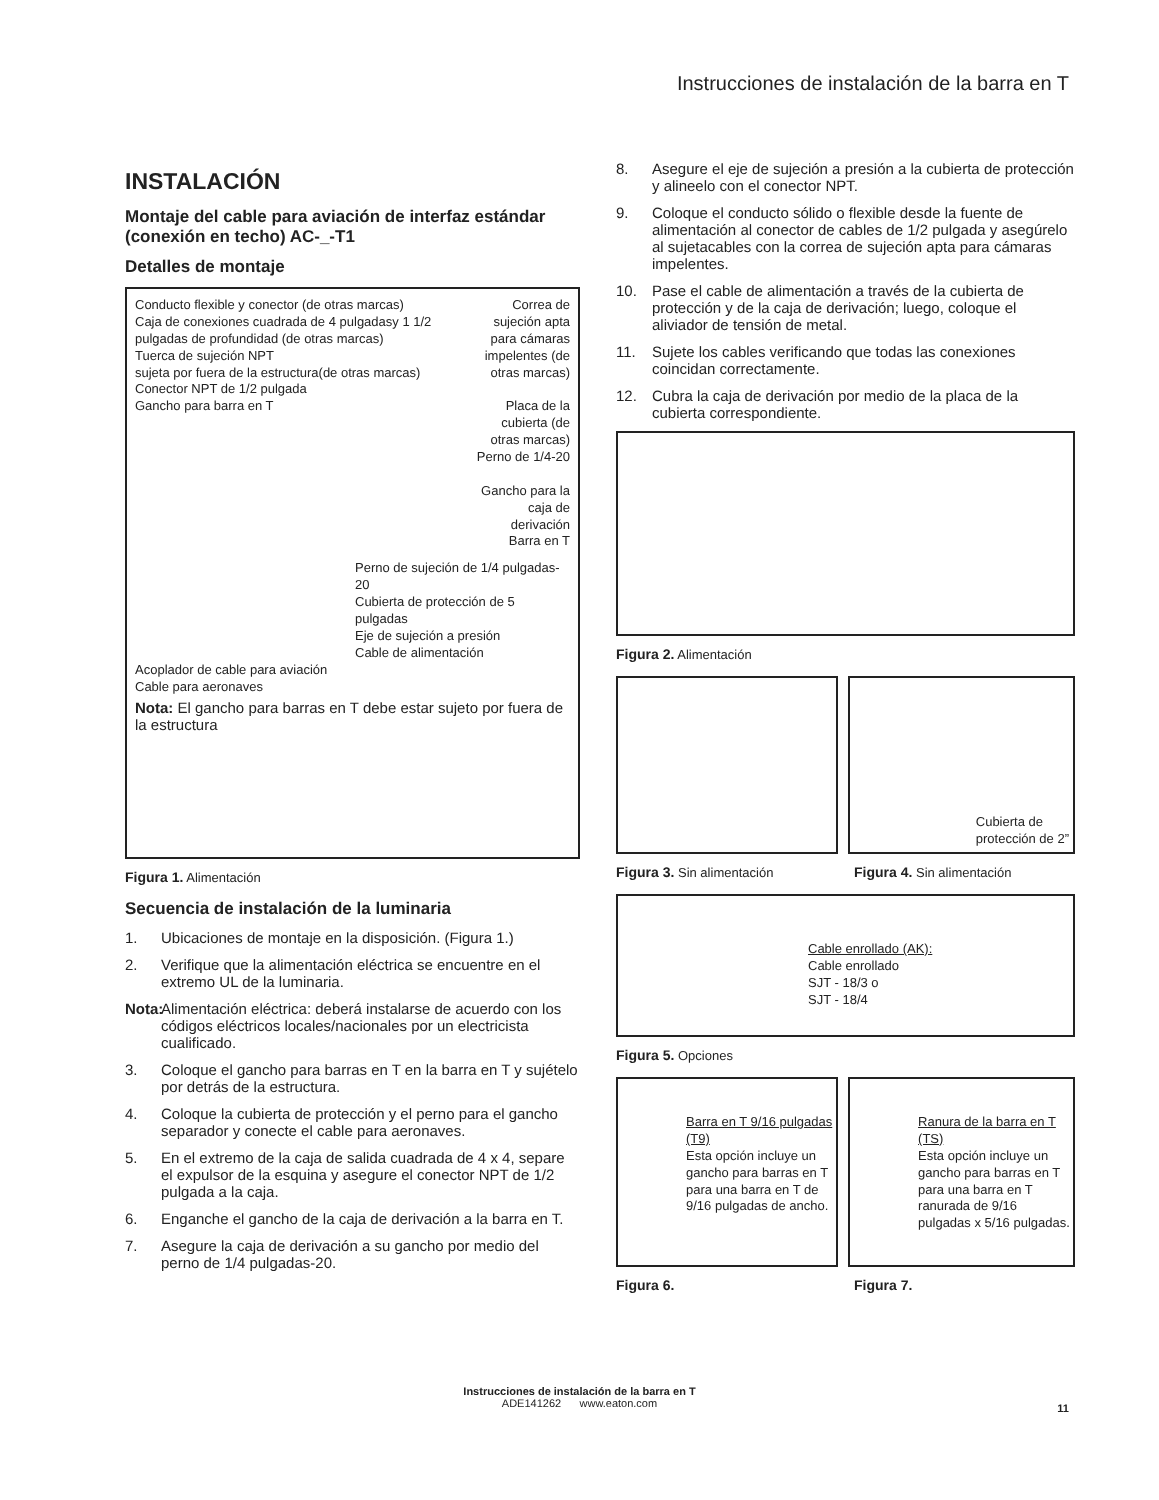Instrucciones de instalación de la barra en T
INSTALACIÓN
Montaje del cable para aviación de interfaz estándar (conexión en techo) AC-_-T1
Detalles de montaje
Conducto flexible y conector (de otras marcas)
Caja de conexiones cuadrada de 4 pulgadasy 1 1/2 pulgadas de profundidad (de otras marcas)
Tuerca de sujeción NPT
sujeta por fuera de la estructura(de otras marcas)
Conector NPT de 1/2 pulgada
Gancho para barra en T
Correa de sujeción apta para cámaras impelentes (de otras marcas)
Placa de la cubierta (de otras marcas)
Perno de 1/4-20
Gancho para la caja de derivación
Barra en T
Perno de sujeción de 1/4 pulgadas-20
Cubierta de protección de 5 pulgadas
Eje de sujeción a presión
Cable de alimentación
Acoplador de cable para aviación
Cable para aeronaves
Nota: El gancho para barras en T debe estar sujeto por fuera de la estructura
Figura 1. Alimentación
Secuencia de instalación de la luminaria
1. Ubicaciones de montaje en la disposición. (Figura 1.)
2. Verifique que la alimentación eléctrica se encuentre en el extremo UL de la luminaria.
Nota: Alimentación eléctrica: deberá instalarse de acuerdo con los códigos eléctricos locales/nacionales por un electricista cualificado.
3. Coloque el gancho para barras en T en la barra en T y sujételo por detrás de la estructura.
4. Coloque la cubierta de protección y el perno para el gancho separador y conecte el cable para aeronaves.
5. En el extremo de la caja de salida cuadrada de 4 x 4, separe el expulsor de la esquina y asegure el conector NPT de 1/2 pulgada a la caja.
6. Enganche el gancho de la caja de derivación a la barra en T.
7. Asegure la caja de derivación a su gancho por medio del perno de 1/4 pulgadas-20.
8. Asegure el eje de sujeción a presión a la cubierta de protección y alineelo con el conector NPT.
9. Coloque el conducto sólido o flexible desde la fuente de alimentación al conector de cables de 1/2 pulgada y asegúrelo al sujetacables con la correa de sujeción apta para cámaras impelentes.
10. Pase el cable de alimentación a través de la cubierta de protección y de la caja de derivación; luego, coloque el aliviador de tensión de metal.
11. Sujete los cables verificando que todas las conexiones coincidan correctamente.
12. Cubra la caja de derivación por medio de la placa de la cubierta correspondiente.
Figura 2. Alimentación
Cubierta de
protección de 2”
Figura 3. Sin alimentación Figura 4. Sin alimentación
Cable enrollado (AK):
Cable enrollado
SJT - 18/3 o
SJT - 18/4
Figura 5. Opciones
Barra en T 9/16 pulgadas (T9)
Esta opción incluye un gancho para barras en T para una barra en T de 9/16 pulgadas de ancho.
Ranura de la barra en T (TS)
Esta opción incluye un gancho para barras en T para una barra en T ranurada de 9/16 pulgadas x 5/16 pulgadas.
Figura 6. Figura 7.
Instrucciones de instalación de la barra en T
ADE141262 www.eaton.com
11